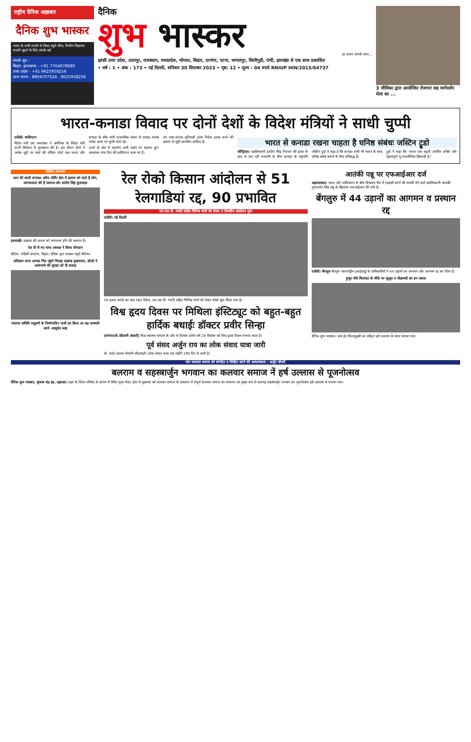राष्ट्रीय दैनिक अख़बार
दैनिक शुभ भास्कर
भारत के सभी राज्यों से जिला ब्यूरो चीफ, रिपोर्टर विज्ञापन प्रभारी जुड़ने के लिए संपर्क करे
संपर्क सूत्र -
बिहार, झारखण्ड - +91 7764978689
उत्तर प्रदेश - +91 9625958256
अन्य राज्य - 8804707324 , 9625958256
दैनिक
शुभ भास्कर
हर कदम आपके साथ...
झांसी उत्तर प्रदेश, उदयपुर, राजस्थान, मध्यप्रदेश, भोपाल, बिहार, दरभंगा, पटना, भागलपुर, सिलीगुड़ी, रांची, झारखंड से एक साथ प्रकाशित
• वर्ष : 1 • अंक : 173 • नई दिल्ली, शनिवार 30 सितम्बर 2023 • पृष्ठ: 12 • मूल्य : 04 रुपये RNIUP HIN/2015/64737
3 जीविका द्वारा आयोजित रोजगार सह मार्गदर्शन मेला का ...
भारत-कनाडा विवाद पर दोनों देशों के विदेश मंत्रियों ने साधी चुप्पी
एजेंसी। वाशिंगटन
विदेश मंत्री एस जयशंकर ने अमेरिका के विदेश मंत्री एंटनी ब्लिंकन से मुलाकात की है। इस दौरान दोनों ने अनेक मुद्दों पर चर्चा की लेकिन दोनों पक्ष भारत और कनाडा के बीच जारी राजनयिक संकट से प्रत्यक्ष अथवा परोक्ष असर पर चुप्पी साधे रहे।
ऊर्जा के क्षेत्र में सहयोग जारी रखने पर सहमत हुए। जयशंकर पांच दिन की वाशिंगटन यात्रा पर हैं।
एवं उच्च-मानक बुनियादी ढांचा निवेश उत्पन्न करने की क्षमता से जुड़ी बातचीत शामिल है।
भारत से कनाडा रखना चाहता है घनिष्ठ संबंधः जस्टिन ट्रूडो
मॉन्ट्रियल। खालिस्तानी हरदीप सिंह निज्जर की हत्या के बाद से चल रही तनातनी के बीच कनाडा के राष्ट्रपति जस्टिन ट्रूडो ने कहा है कि कनाडा अभी भी भारत के साथ घनिष्ठ संबंध बनाने के लिए प्रतिबद्ध है।
ट्रूडो ने कहा कि 'भारत एक बढ़ती आर्थिक शक्ति और महत्वपूर्ण भू-राजनीतिक खिलाड़ी है।'
संक्षिप्त समाचार
जान की बाजी लगाकर अवैध नर्सिंग होम में इलाज को जाते है लोग, जागरूकता की हैं जरूरत-डॉ० संतोष सिंह कुशवाहा
हरलाखी। प्रखण्ड की जनता को जागरूक होने की जरूरत है।
रेल पी में नए थाना अध्यक्ष ने किया योगदान
बेतिया, पश्चिमी चंपारण, बिहार। दैनिक शुभ भास्कर ब्यूरो बेतिया।
प्रशिक्षण प्राप्त आपदा मित्र पहुंचे भितहा प्रखण्ड मुख्यालय, सीओ ने आमजनो की सुरक्षा को दी सलाह
पंचायत समिति मधुबनी के निर्माणाधिन नाली का किया जा रहा मरम्मती कार्य -वासुदेव साह
रेल रोको किसान आंदोलन से 51 रेलगाडियां रद्द, 90 प्रभावित
एम.एस.पी. गारंटी सहित विभिन्न मांगों को लेकर 3 दिवसीय आंदोलन शुरू
एजेंसी। नई दिल्ली
50 हजार करोड़ का बाढ़ राहत पैकेज, एम.एस.पी. गारंटी सहित विभिन्न मांगों को लेकर मोर्चा शुरू किया गया है।
विश्व हृदय दिवस पर मिथिला इंस्टिट्यूट को बहुत-बहुत हार्दिक बधाईः डॉक्टर प्रवीर सिन्हा
दरभंगाः(मो.जीलानी अंसारी) विश्व स्वास्थ्य संगठन के ओर से दिनांक प्रतेक वर्ष 29 सितंबर को विश्व हृदय दिवस मनाया जाता है।
पूर्व संसद अर्जुन राय का लोक संवाद यात्रा जारी
मो. सदरे आलम नोमानी सीतामढ़ी। लोक संवाद यात्रा एक महीने 29व दिन से जारी है।
आतंकी पन्नू पर एफआईआर दर्ज
अहमदाबाद। भारत और पाकिस्तान के बीच विश्वकप मैच में गड़बड़ी करने की धमकी देने वाले खालिस्तानी आतंकी गुरपतवंत सिंह पन्नू के खिलाफ एफआईआर की गयी है।
बेंगलुरु में 44 उड़ानों का आगमन व प्रस्थान रद्द
एजेंसी। बेंगलुरु बेंगलुरु अंतरराष्ट्रीय हवाईअड्डे के अधिकारियों ने 44 उड़ानों का आगमन और आगमन रद्द कर दिया है।
हुजूर योमे विलादत के मौके पर जुलूस ए मोहम्मदी का इन एकाद
दैनिक शुभ भास्कर। जश्ने ईद मिलादुन्नबी का त्यौहार हर्ष उल्लास के साथ मनाया गया।
मांग कलवार समाज को संगठित व शिक्षित करने की आवश्यकता : अर्जुन चौधरी
बलराम व सहस्त्रार्जुन भगवान का कलवार समाज नें हर्ष उल्लास से पूजनोत्सव
दैनिक शुभ भास्कर, सुभाष चंद्र झा, सहरसा। शहर के जिला परिषद के प्रांगण में स्थित पूजा वेंकट हॉल में शुक्रवार को कलवार समाज के तत्वधान में संपूर्ण कलवार समाज का समागम एवं मुख्य रूप से बलभद्र सहस्त्रार्जुन भगवान का पूजनोत्सव हर्ष उल्लास से मनाया गया।